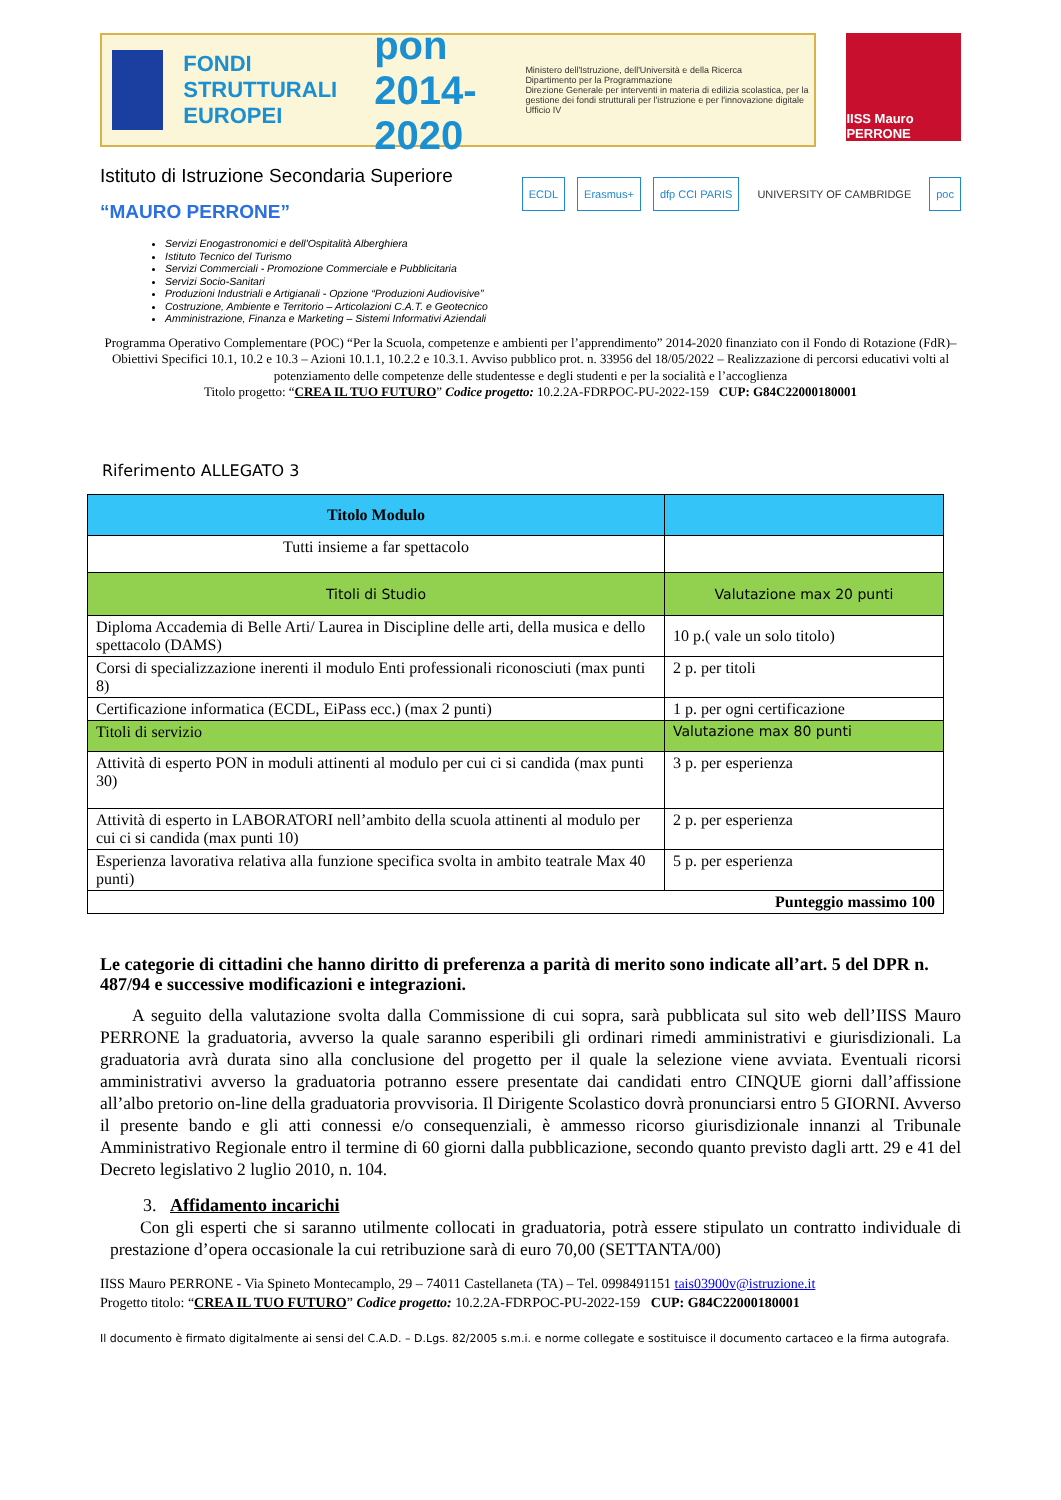FONDI STRUTTURALI EUROPEI
pon 2014-2020
Ministero dell'Istruzione, dell'Università e della Ricerca
Dipartimento per la Programmazione
Direzione Generale per interventi in materia di edilizia scolastica, per la gestione dei fondi strutturali per l'istruzione e per l'innovazione digitale
Ufficio IV
IISS Mauro PERRONE
Istituto di Istruzione Secondaria Superiore
“MAURO PERRONE”
ECDL Erasmus+ dfp CCI PARIS UNIVERSITY OF CAMBRIDGE poc
Servizi Enogastronomici e dell'Ospitalità Alberghiera
Istituto Tecnico del Turismo
Servizi Commerciali - Promozione Commerciale e Pubblicitaria
Servizi Socio-Sanitari
Produzioni Industriali e Artigianali - Opzione “Produzioni Audiovisive”
Costruzione, Ambiente e Territorio – Articolazioni C.A.T. e Geotecnico
Amministrazione, Finanza e Marketing – Sistemi Informativi Aziendali
Programma Operativo Complementare (POC) “Per la Scuola, competenze e ambienti per l’apprendimento” 2014-2020 finanziato con il Fondo di Rotazione (FdR)– Obiettivi Specifici 10.1, 10.2 e 10.3 – Azioni 10.1.1, 10.2.2 e 10.3.1. Avviso pubblico prot. n. 33956 del 18/05/2022 – Realizzazione di percorsi educativi volti al potenziamento delle competenze delle studentesse e degli studenti e per la socialità e l’accoglienza
Titolo progetto: “CREA IL TUO FUTURO” Codice progetto: 10.2.2A-FDRPOC-PU-2022-159 CUP: G84C22000180001
Riferimento ALLEGATO 3
| Titolo Modulo | |
| --- | --- |
| Tutti insieme a far spettacolo | |
| Titoli di Studio | Valutazione max 20 punti |
| Diploma Accademia di Belle Arti/ Laurea in Discipline delle arti, della musica e dello spettacolo (DAMS) | 10 p.( vale un solo titolo) |
| Corsi di specializzazione inerenti il modulo Enti professionali riconosciuti (max punti 8) | 2 p. per titoli |
| Certificazione informatica (ECDL, EiPass ecc.) (max 2 punti) | 1 p. per ogni certificazione |
| Titoli di servizio | Valutazione max 80 punti |
| Attività di esperto PON in moduli attinenti al modulo per cui ci si candida (max punti 30) | 3 p. per esperienza |
| Attività di esperto in LABORATORI nell’ambito della scuola attinenti al modulo per cui ci si candida (max punti 10) | 2 p. per esperienza |
| Esperienza lavorativa relativa alla funzione specifica svolta in ambito teatrale Max 40 punti) | 5 p. per esperienza |
| Punteggio massimo 100 | |
Le categorie di cittadini che hanno diritto di preferenza a parità di merito sono indicate all’art. 5 del DPR n. 487/94 e successive modificazioni e integrazioni.
A seguito della valutazione svolta dalla Commissione di cui sopra, sarà pubblicata sul sito web dell’IISS Mauro PERRONE la graduatoria, avverso la quale saranno esperibili gli ordinari rimedi amministrativi e giurisdizionali. La graduatoria avrà durata sino alla conclusione del progetto per il quale la selezione viene avviata. Eventuali ricorsi amministrativi avverso la graduatoria potranno essere presentate dai candidati entro CINQUE giorni dall’affissione all’albo pretorio on-line della graduatoria provvisoria. Il Dirigente Scolastico dovrà pronunciarsi entro 5 GIORNI. Avverso il presente bando e gli atti connessi e/o consequenziali, è ammesso ricorso giurisdizionale innanzi al Tribunale Amministrativo Regionale entro il termine di 60 giorni dalla pubblicazione, secondo quanto previsto dagli artt. 29 e 41 del Decreto legislativo 2 luglio 2010, n. 104.
3. Affidamento incarichi
Con gli esperti che si saranno utilmente collocati in graduatoria, potrà essere stipulato un contratto individuale di prestazione d’opera occasionale la cui retribuzione sarà di euro 70,00 (SETTANTA/00)
IISS Mauro PERRONE - Via Spineto Montecamplo, 29 – 74011 Castellaneta (TA) – Tel. 0998491151 tais03900v@istruzione.it
Progetto titolo: “CREA IL TUO FUTURO” Codice progetto: 10.2.2A-FDRPOC-PU-2022-159 CUP: G84C22000180001
Il documento è firmato digitalmente ai sensi del C.A.D. – D.Lgs. 82/2005 s.m.i. e norme collegate e sostituisce il documento cartaceo e la firma autografa.